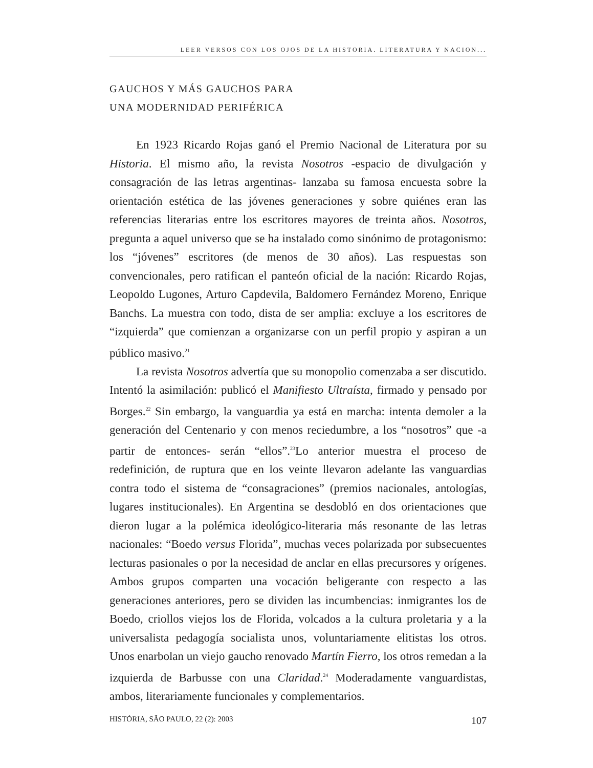LEER VERSOS CON LOS OJOS DE LA HISTORIA. LITERATURA Y NACION...
GAUCHOS Y MÁS GAUCHOS PARA
UNA MODERNIDAD PERIFÉRICA
En 1923 Ricardo Rojas ganó el Premio Nacional de Literatura por su Historia. El mismo año, la revista Nosotros -espacio de divulgación y consagración de las letras argentinas- lanzaba su famosa encuesta sobre la orientación estética de las jóvenes generaciones y sobre quiénes eran las referencias literarias entre los escritores mayores de treinta años. Nosotros, pregunta a aquel universo que se ha instalado como sinónimo de protagonismo: los “jóvenes” escritores (de menos de 30 años). Las respuestas son convencionales, pero ratifican el panteón oficial de la nación: Ricardo Rojas, Leopoldo Lugones, Arturo Capdevila, Baldomero Fernández Moreno, Enrique Banchs. La muestra con todo, dista de ser amplia: excluye a los escritores de “izquierda” que comienzan a organizarse con un perfil propio y aspiran a un público masivo.<sup>21</sup>
La revista Nosotros advertía que su monopolio comenzaba a ser discutido. Intentó la asimilación: publicó el Manifiesto Ultraísta, firmado y pensado por Borges.<sup>22</sup> Sin embargo, la vanguardia ya está en marcha: intenta demoler a la generación del Centenario y con menos reciedumbre, a los “nosotros” que -a partir de entonces- serán “ellos”.<sup>23</sup>Lo anterior muestra el proceso de redefinición, de ruptura que en los veinte llevaron adelante las vanguardias contra todo el sistema de “consagraciones” (premios nacionales, antologías, lugares institucionales). En Argentina se desdobló en dos orientaciones que dieron lugar a la polémica ideológico-literaria más resonante de las letras nacionales: “Boedo versus Florida”, muchas veces polarizada por subsecuentes lecturas pasionales o por la necesidad de anclar en ellas precursores y orígenes. Ambos grupos comparten una vocación beligerante con respecto a las generaciones anteriores, pero se dividen las incumbencias: inmigrantes los de Boedo, criollos viejos los de Florida, volcados a la cultura proletaria y a la universalista pedagogía socialista unos, voluntariamente elitistas los otros. Unos enarbolan un viejo gaucho renovado Martín Fierro, los otros remedan a la izquierda de Barbusse con una Claridad.<sup>24</sup> Moderadamente vanguardistas, ambos, literariamente funcionales y complementarios.
HISTÓRIA, SÃO PAULO, 22 (2): 2003 107